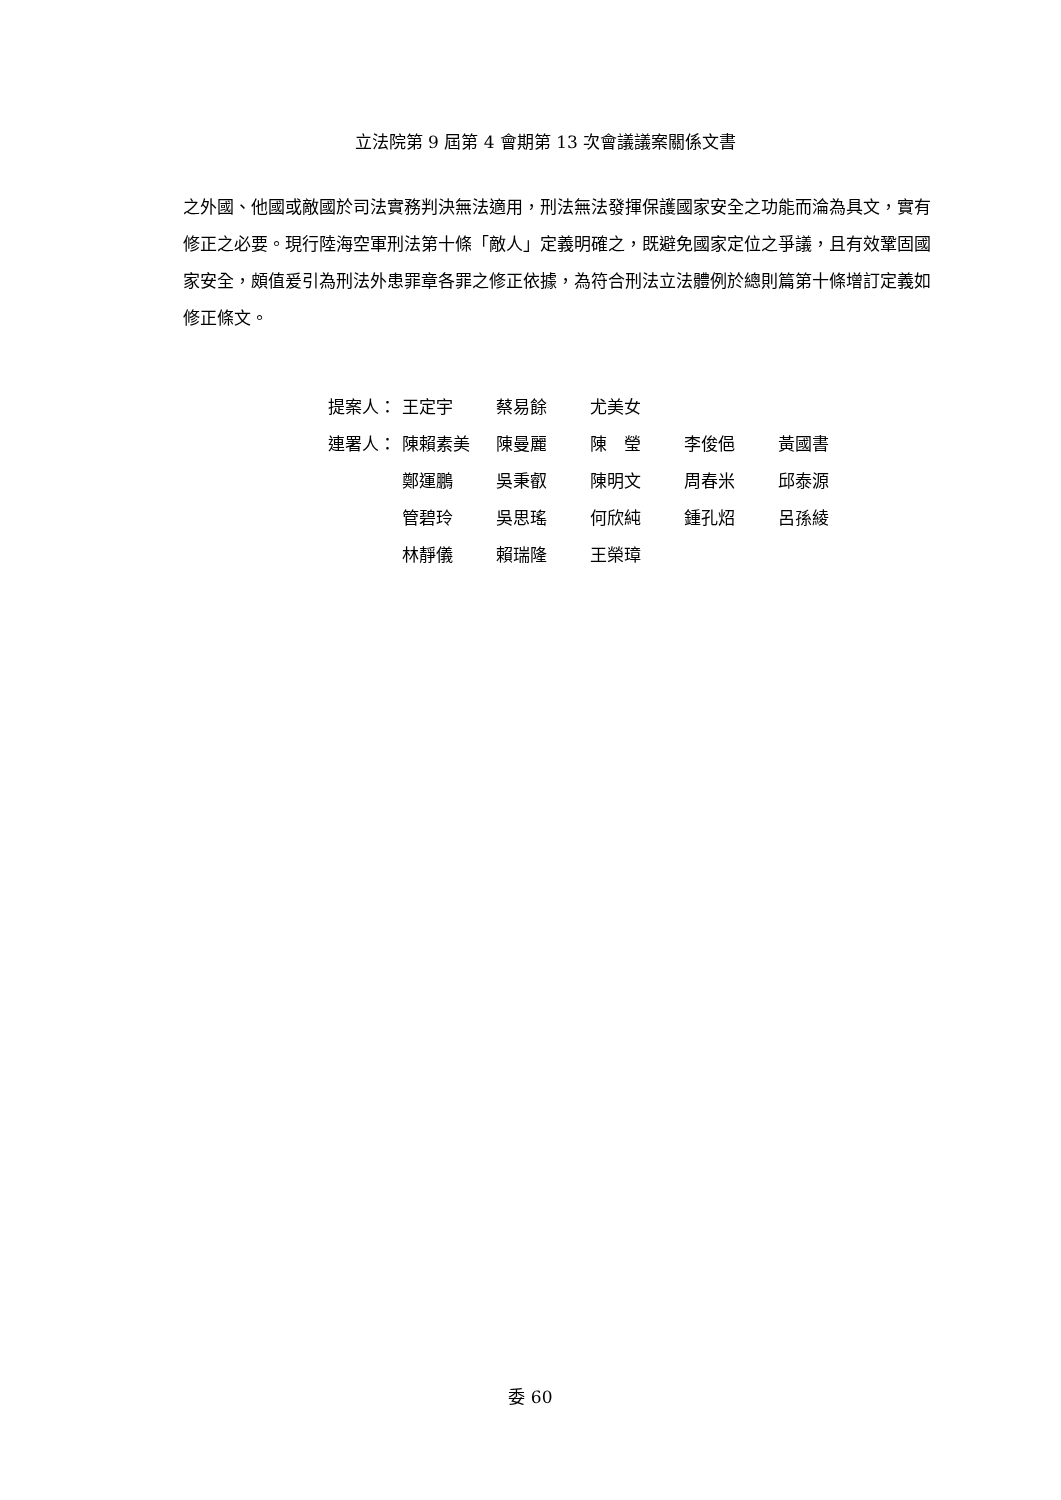立法院第 9 屆第 4 會期第 13 次會議議案關係文書
之外國、他國或敵國於司法實務判決無法適用，刑法無法發揮保護國家安全之功能而淪為具文，實有修正之必要。現行陸海空軍刑法第十條「敵人」定義明確之，既避免國家定位之爭議，且有效鞏固國家安全，頗值爰引為刑法外患罪章各罪之修正依據，為符合刑法立法體例於總則篇第十條增訂定義如修正條文。
| 提案人： | 王定宇 | 蔡易餘 | 尤美女 | | |
| 連署人： | 陳賴素美 | 陳曼麗 | 陳 瑩 | 李俊俋 | 黃國書 |
| | 鄭運鵬 | 吳秉叡 | 陳明文 | 周春米 | 邱泰源 |
| | 管碧玲 | 吳思瑤 | 何欣純 | 鍾孔炤 | 呂孫綾 |
| | 林靜儀 | 賴瑞隆 | 王榮璋 | | |
委 60